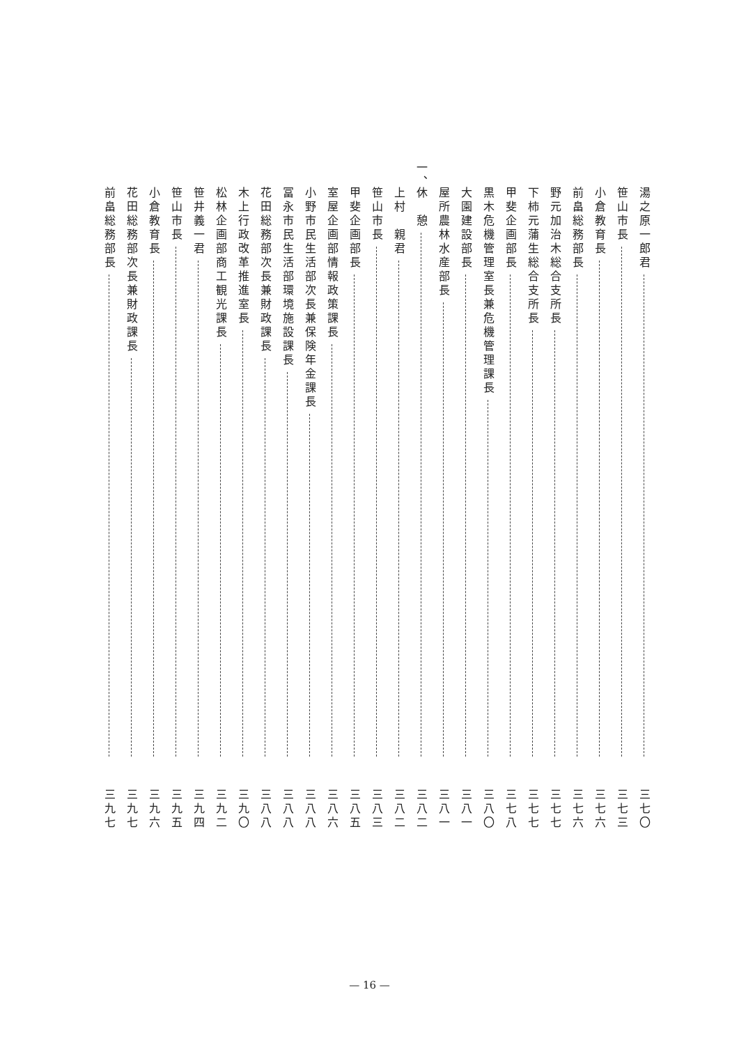湯之原一郎君
三七〇
笹山市長
三七三
小倉教育長
三七六
前畠総務部長
三七六
野元加治木総合支所長
三七七
下柿元蒲生総合支所長
三七七
甲斐企画部長
三七八
黒木危機管理室長兼危機管理課長
三八〇
大園建設部長
三八一
屋所農林水産部長
三八一
一、
休　憩
三八二
上村　親君
三八二
笹山市長
三八三
甲斐企画部長
三八五
室屋企画部情報政策課長
三八六
小野市民生活部次長兼保険年金課長
三八八
冨永市民生活部環境施設課長
三八八
花田総務部次長兼財政課長
三八八
木上行政改革推進室長
三九〇
松林企画部商工観光課長
三九二
笹井義一君
三九四
笹山市長
三九五
小倉教育長
三九六
花田総務部次長兼財政課長
三九七
前畠総務部長
三九七
— 16 —